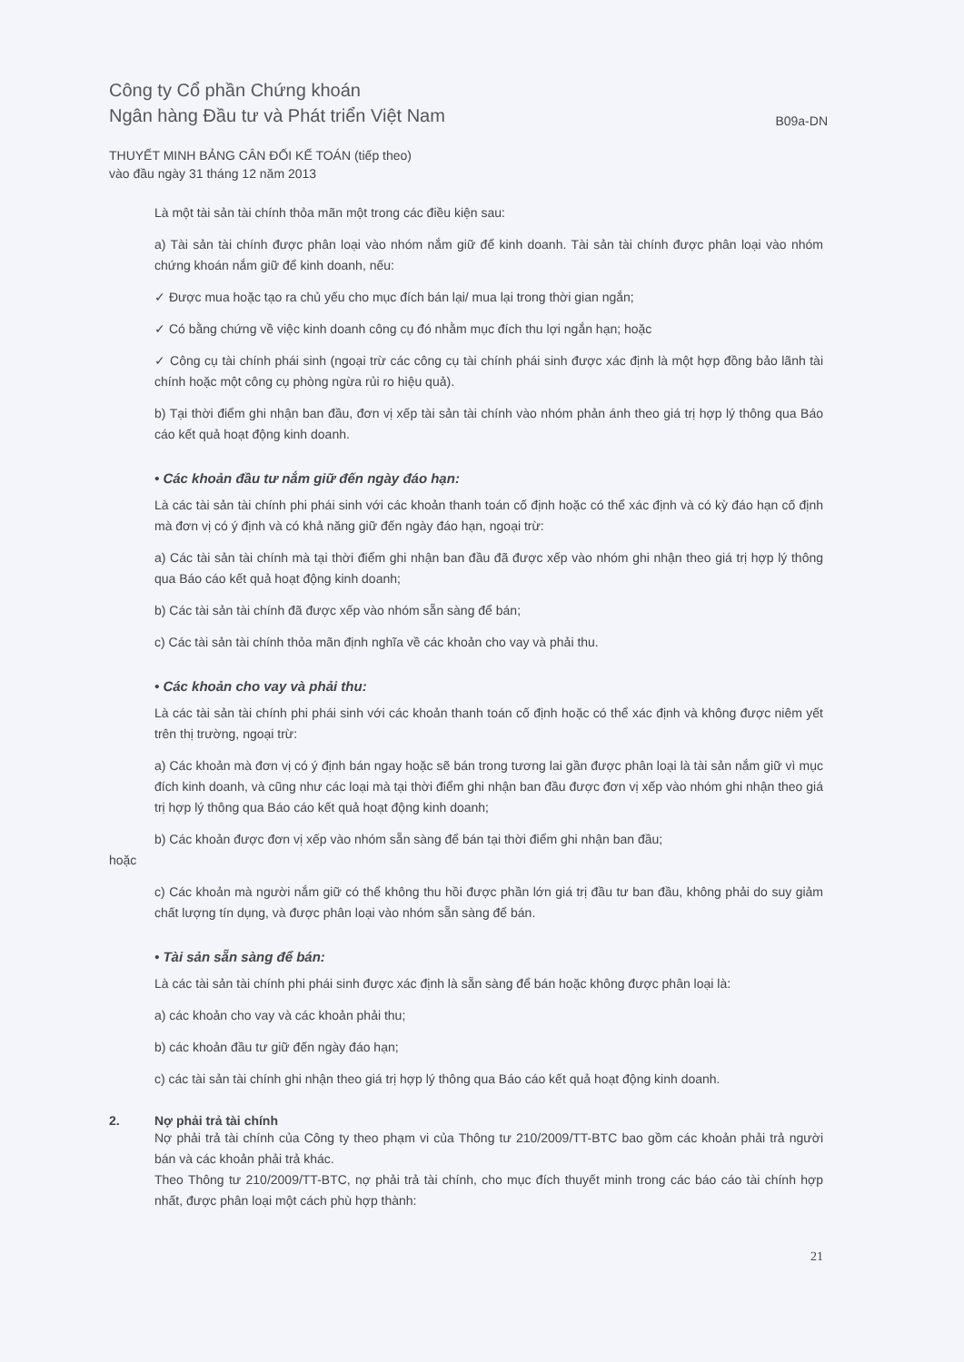Công ty Cổ phần Chứng khoán
Ngân hàng Đầu tư và Phát triển Việt Nam
B09a-DN
THUYẾT MINH BẢNG CÂN ĐỐI KẾ TOÁN (tiếp theo)
vào đầu ngày 31 tháng 12 năm 2013
Là một tài sản tài chính thỏa mãn một trong các điều kiện sau:
a) Tài sản tài chính được phân loại vào nhóm nắm giữ để kinh doanh. Tài sản tài chính được phân loại vào nhóm chứng khoán nắm giữ để kinh doanh, nếu:
✓ Được mua hoặc tạo ra chủ yếu cho mục đích bán lại/ mua lại trong thời gian ngắn;
✓ Có bằng chứng về việc kinh doanh công cụ đó nhằm mục đích thu lợi ngắn hạn; hoặc
✓ Công cụ tài chính phái sinh (ngoại trừ các công cụ tài chính phái sinh được xác định là một hợp đồng bảo lãnh tài chính hoặc một công cụ phòng ngừa rủi ro hiệu quả).
b) Tại thời điểm ghi nhận ban đầu, đơn vị xếp tài sản tài chính vào nhóm phản ánh theo giá trị hợp lý thông qua Báo cáo kết quả hoạt động kinh doanh.
• Các khoản đầu tư nắm giữ đến ngày đáo hạn:
Là các tài sản tài chính phi phái sinh với các khoản thanh toán cố định hoặc có thể xác định và có kỳ đáo hạn cố định mà đơn vị có ý định và có khả năng giữ đến ngày đáo hạn, ngoại trừ:
a) Các tài sản tài chính mà tại thời điểm ghi nhận ban đầu đã được xếp vào nhóm ghi nhận theo giá trị hợp lý thông qua Báo cáo kết quả hoạt động kinh doanh;
b) Các tài sản tài chính đã được xếp vào nhóm sẵn sàng để bán;
c) Các tài sản tài chính thỏa mãn định nghĩa về các khoản cho vay và phải thu.
• Các khoản cho vay và phải thu:
Là các tài sản tài chính phi phái sinh với các khoản thanh toán cố định hoặc có thể xác định và không được niêm yết trên thị trường, ngoại trừ:
a) Các khoản mà đơn vị có ý định bán ngay hoặc sẽ bán trong tương lai gần được phân loại là tài sản nắm giữ vì mục đích kinh doanh, và cũng như các loại mà tại thời điểm ghi nhận ban đầu được đơn vị xếp vào nhóm ghi nhận theo giá trị hợp lý thông qua Báo cáo kết quả hoạt động kinh doanh;
b) Các khoản được đơn vị xếp vào nhóm sẵn sàng để bán tại thời điểm ghi nhận ban đầu;
hoặc
c) Các khoản mà người nắm giữ có thể không thu hồi được phần lớn giá trị đầu tư ban đầu, không phải do suy giảm chất lượng tín dụng, và được phân loại vào nhóm sẵn sàng để bán.
• Tài sản sẵn sàng để bán:
Là các tài sản tài chính phi phái sinh được xác định là sẵn sàng để bán hoặc không được phân loại là:
a) các khoản cho vay và các khoản phải thu;
b) các khoản đầu tư giữ đến ngày đáo hạn;
c) các tài sản tài chính ghi nhận theo giá trị hợp lý thông qua Báo cáo kết quả hoạt động kinh doanh.
2. Nợ phải trả tài chính
Nợ phải trả tài chính của Công ty theo phạm vi của Thông tư 210/2009/TT-BTC bao gồm các khoản phải trả người bán và các khoản phải trả khác.
Theo Thông tư 210/2009/TT-BTC, nợ phải trả tài chính, cho mục đích thuyết minh trong các báo cáo tài chính hợp nhất, được phân loại một cách phù hợp thành:
21